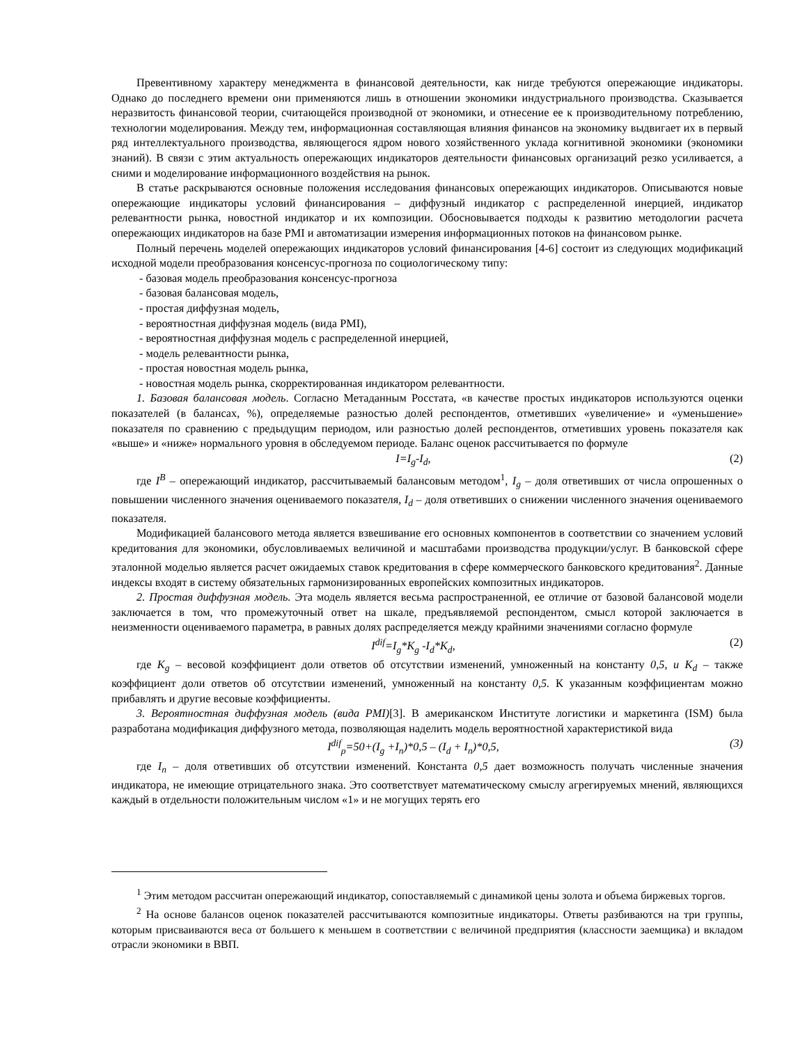Превентивному характеру менеджмента в финансовой деятельности, как нигде требуются опережающие индикаторы. Однако до последнего времени они применяются лишь в отношении экономики индустриального производства. Сказывается неразвитость финансовой теории, считающейся производной от экономики, и отнесение ее к производительному потреблению, технологии моделирования. Между тем, информационная составляющая влияния финансов на экономику выдвигает их в первый ряд интеллектуального производства, являющегося ядром нового хозяйственного уклада когнитивной экономики (экономики знаний). В связи с этим актуальность опережающих индикаторов деятельности финансовых организаций резко усиливается, а сними и моделирование информационного воздействия на рынок.
В статье раскрываются основные положения исследования финансовых опережающих индикаторов. Описываются новые опережающие индикаторы условий финансирования – диффузный индикатор с распределенной инерцией, индикатор релевантности рынка, новостной индикатор и их композиции. Обосновывается подходы к развитию методологии расчета опережающих индикаторов на базе PMI и автоматизации измерения информационных потоков на финансовом рынке.
Полный перечень моделей опережающих индикаторов условий финансирования [4-6] состоит из следующих модификаций исходной модели преобразования консенсус-прогноза по социологическому типу:
- базовая модель преобразования консенсус-прогноза
- базовая балансовая модель,
- простая диффузная модель,
- вероятностная диффузная модель (вида PMI),
- вероятностная диффузная модель с распределенной инерцией,
- модель релевантности рынка,
- простая новостная модель рынка,
- новостная модель рынка, скорректированная индикатором релевантности.
1. Базовая балансовая модель. Согласно Метаданным Росстата, «в качестве простых индикаторов используются оценки показателей (в балансах, %), определяемые разностью долей респондентов, отметивших «увеличение» и «уменьшение» показателя по сравнению с предыдущим периодом, или разностью долей респондентов, отметивших уровень показателя как «выше» и «ниже» нормального уровня в обследуемом периоде. Баланс оценок рассчитывается по формуле
I=I<sub>g</sub>-I<sub>d</sub>, (2)
где I<sup>B</sup> – опережающий индикатор, рассчитываемый балансовым методом<sup>1</sup>, I<sub>g</sub> – доля ответивших от числа опрошенных о повышении численного значения оцениваемого показателя, I<sub>d</sub> – доля ответивших о снижении численного значения оцениваемого показателя.
Модификацией балансового метода является взвешивание его основных компонентов в соответствии со значением условий кредитования для экономики, обусловливаемых величиной и масштабами производства продукции/услуг. В банковской сфере эталонной моделью является расчет ожидаемых ставок кредитования в сфере коммерческого банковского кредитования<sup>2</sup>. Данные индексы входят в систему обязательных гармонизированных европейских композитных индикаторов.
2. Простая диффузная модель. Эта модель является весьма распространенной, ее отличие от базовой балансовой модели заключается в том, что промежуточный ответ на шкале, предъявляемой респондентом, смысл которой заключается в неизменности оцениваемого параметра, в равных долях распределяется между крайними значениями согласно формуле
I<sup>dif</sup>=I<sub>g</sub>*K<sub>g</sub> -I<sub>d</sub>*K<sub>d</sub>, (2)
где K<sub>g</sub> – весовой коэффициент доли ответов об отсутствии изменений, умноженный на константу 0,5, и K<sub>d</sub> – также коэффициент доли ответов об отсутствии изменений, умноженный на константу 0,5. К указанным коэффициентам можно прибавлять и другие весовые коэффициенты.
3. Вероятностная диффузная модель (вида PMI)[3]. В американском Институте логистики и маркетинга (ISM) была разработана модификация диффузного метода, позволяющая наделить модель вероятностной характеристикой вида
I<sup>dif</sup><sub>ρ</sub>=50+(I<sub>g</sub> +I<sub>n</sub>)*0,5 – (I<sub>d</sub> + I<sub>n</sub>)*0,5, (3)
где I<sub>n</sub> – доля ответивших об отсутствии изменений. Константа 0,5 дает возможность получать численные значения индикатора, не имеющие отрицательного знака. Это соответствует математическому смыслу агрегируемых мнений, являющихся каждый в отдельности положительным числом «1» и не могущих терять его
<sup>1</sup> Этим методом рассчитан опережающий индикатор, сопоставляемый с динамикой цены золота и объема биржевых торгов.
<sup>2</sup> На основе балансов оценок показателей рассчитываются композитные индикаторы. Ответы разбиваются на три группы, которым присваиваются веса от большего к меньшем в соответствии с величиной предприятия (классности заемщика) и вкладом отрасли экономики в ВВП.